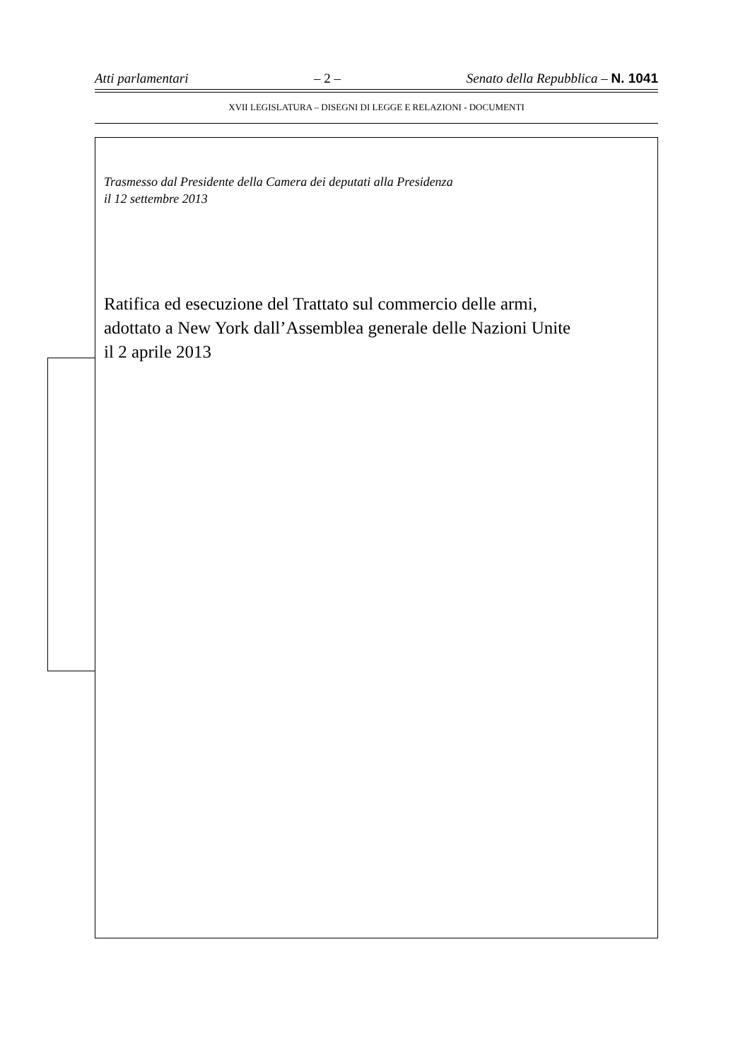Atti parlamentari – 2 – Senato della Repubblica – N. 1041
XVII LEGISLATURA – DISEGNI DI LEGGE E RELAZIONI - DOCUMENTI
Trasmesso dal Presidente della Camera dei deputati alla Presidenza
il 12 settembre 2013
Ratifica ed esecuzione del Trattato sul commercio delle armi,
adottato a New York dall’Assemblea generale delle Nazioni Unite
il 2 aprile 2013